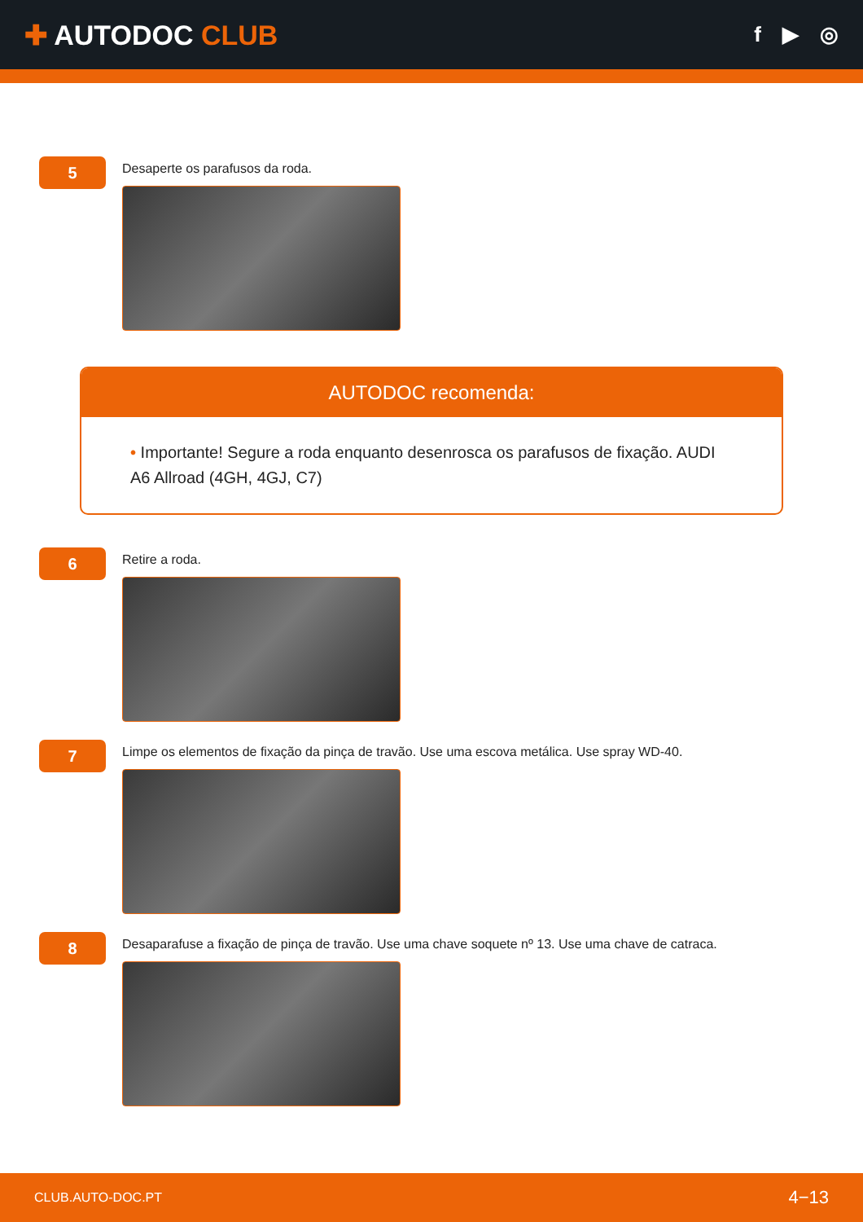✚ AUTODOC CLUB
f ▶ ◎
5
Desaperte os parafusos da roda.
AUTODOC recomenda:
• Importante! Segure a roda enquanto desenrosca os parafusos de fixação. AUDI A6 Allroad (4GH, 4GJ, C7)
6
Retire a roda.
7
Limpe os elementos de fixação da pinça de travão. Use uma escova metálica. Use spray WD-40.
8
Desaparafuse a fixação de pinça de travão. Use uma chave soquete nº 13. Use uma chave de catraca.
CLUB.AUTO-DOC.PT 4−13